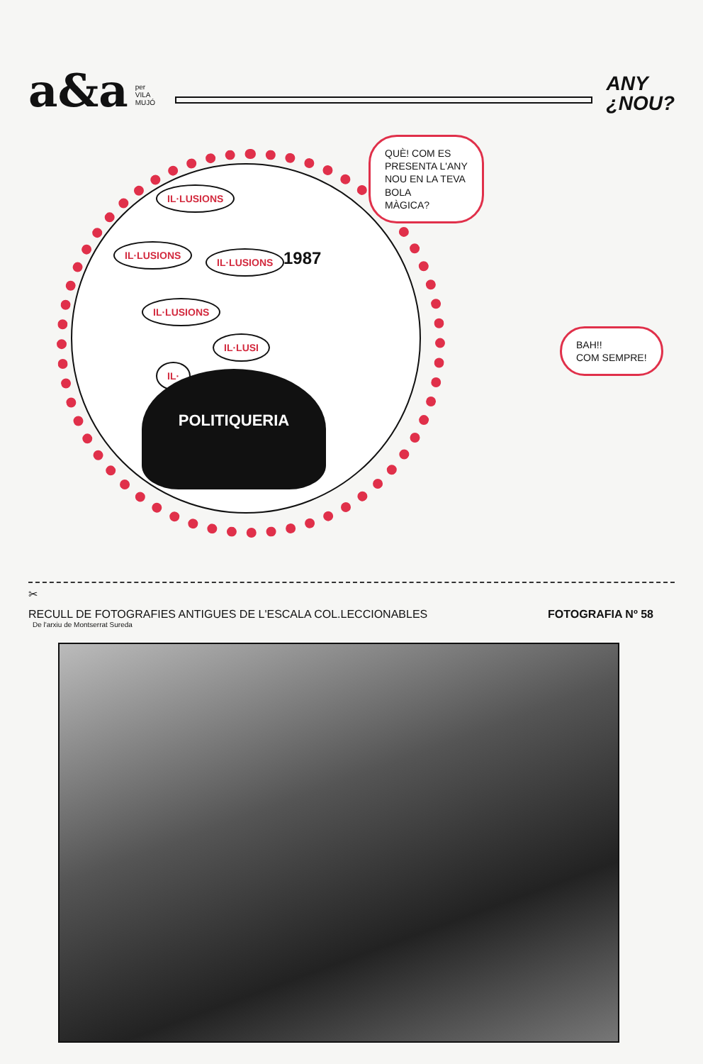a&a
per
VILA
MUJÓ
ANY
¿NOU?
IL·LUSIONS
IL·LUSIONS
IL·LUSIONS
IL·LUSIONS
IL·LUSI
IL·
1987
POLITIQUERIA
QUÈ! COM ES
PRESENTA L'ANY
NOU EN LA TEVA
BOLA
MÀGICA?
BAH!!
COM SEMPRE!
✂
RECULL DE FOTOGRAFIES ANTIGUES DE L'ESCALA COL.LECCIONABLES FOTOGRAFIA Nº 58
De l'arxiu de Montserrat Sureda